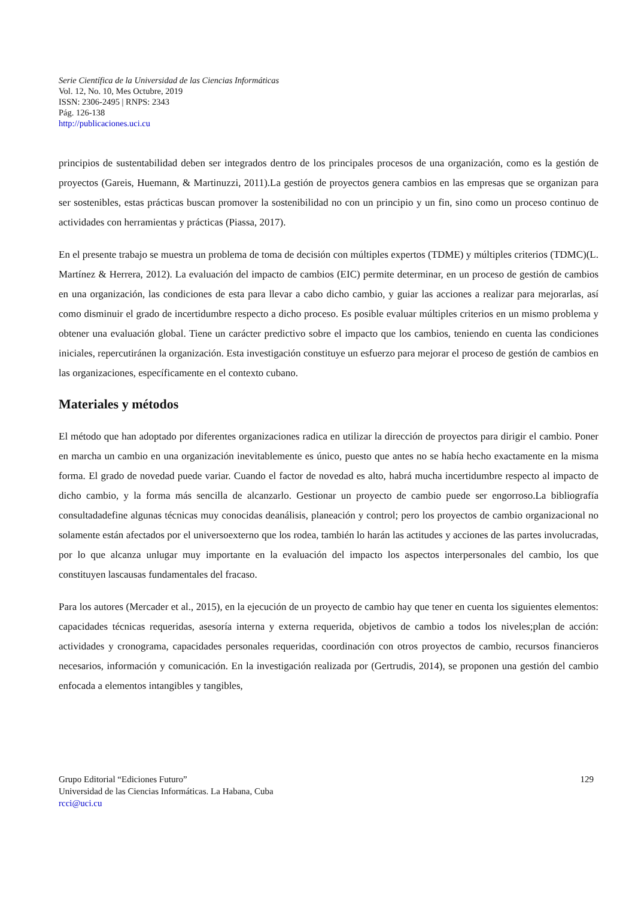Serie Científica de la Universidad de las Ciencias Informáticas
Vol. 12, No. 10, Mes Octubre, 2019
ISSN: 2306-2495 | RNPS: 2343
Pág. 126-138
http://publicaciones.uci.cu
principios de sustentabilidad deben ser integrados dentro de los principales procesos de una organización, como es la gestión de proyectos (Gareis, Huemann, & Martinuzzi, 2011).La gestión de proyectos genera cambios en las empresas que se organizan para ser sostenibles, estas prácticas buscan promover la sostenibilidad no con un principio y un fin, sino como un proceso continuo de actividades con herramientas y prácticas (Piassa, 2017).
En el presente trabajo se muestra un problema de toma de decisión con múltiples expertos (TDME) y múltiples criterios (TDMC)(L. Martínez & Herrera, 2012). La evaluación del impacto de cambios (EIC) permite determinar, en un proceso de gestión de cambios en una organización, las condiciones de esta para llevar a cabo dicho cambio, y guiar las acciones a realizar para mejorarlas, así como disminuir el grado de incertidumbre respecto a dicho proceso. Es posible evaluar múltiples criterios en un mismo problema y obtener una evaluación global. Tiene un carácter predictivo sobre el impacto que los cambios, teniendo en cuenta las condiciones iniciales, repercutiránen la organización. Esta investigación constituye un esfuerzo para mejorar el proceso de gestión de cambios en las organizaciones, específicamente en el contexto cubano.
Materiales y métodos
El método que han adoptado por diferentes organizaciones radica en utilizar la dirección de proyectos para dirigir el cambio. Poner en marcha un cambio en una organización inevitablemente es único, puesto que antes no se había hecho exactamente en la misma forma. El grado de novedad puede variar. Cuando el factor de novedad es alto, habrá mucha incertidumbre respecto al impacto de dicho cambio, y la forma más sencilla de alcanzarlo. Gestionar un proyecto de cambio puede ser engorroso.La bibliografía consultadadefine algunas técnicas muy conocidas deanálisis, planeación y control; pero los proyectos de cambio organizacional no solamente están afectados por el universoexterno que los rodea, también lo harán las actitudes y acciones de las partes involucradas, por lo que alcanza unlugar muy importante en la evaluación del impacto los aspectos interpersonales del cambio, los que constituyen lascausas fundamentales del fracaso.
Para los autores (Mercader et al., 2015), en la ejecución de un proyecto de cambio hay que tener en cuenta los siguientes elementos: capacidades técnicas requeridas, asesoría interna y externa requerida, objetivos de cambio a todos los niveles;plan de acción: actividades y cronograma, capacidades personales requeridas, coordinación con otros proyectos de cambio, recursos financieros necesarios, información y comunicación. En la investigación realizada por (Gertrudis, 2014), se proponen una gestión del cambio enfocada a elementos intangibles y tangibles,
Grupo Editorial “Ediciones Futuro”
Universidad de las Ciencias Informáticas. La Habana, Cuba
rcci@uci.cu
129